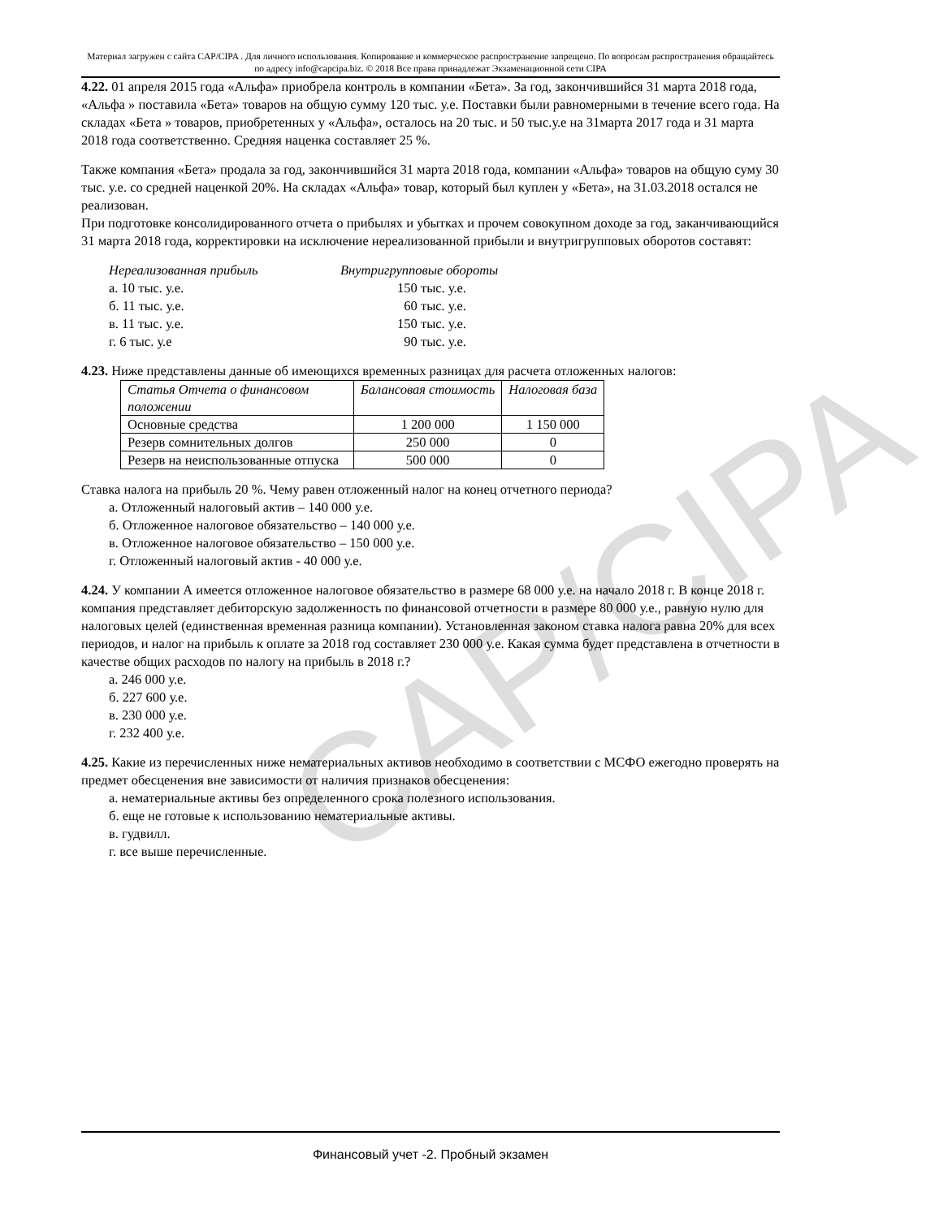CAP/CIPA
Материал загружен с сайта CAP/CIPA . Для личного использования. Копирование и коммерческое распространение запрещено. По вопросам распространения обращайтесь по адресу info@capcipa.biz. © 2018 Все права принадлежат Экзаменационной сети CIPA
4.22. 01 апреля 2015 года «Альфа» приобрела контроль в компании «Бета». За год, закончившийся 31 марта 2018 года, «Альфа » поставила «Бета» товаров на общую сумму 120 тыс. у.е. Поставки были равномерными в течение всего года. На складах «Бета » товаров, приобретенных у «Альфа», осталось на 20 тыс. и 50 тыс.у.е на 31марта 2017 года и 31 марта 2018 года соответственно. Средняя наценка составляет 25 %.
Также компания «Бета» продала за год, закончившийся 31 марта 2018 года, компании «Альфа» товаров на общую суму 30 тыс. у.е. со средней наценкой 20%. На складах «Альфа» товар, который был куплен у «Бета», на 31.03.2018 остался не реализован.
При подготовке консолидированного отчета о прибылях и убытках и прочем совокупном доходе за год, заканчивающийся 31 марта 2018 года, корректировки на исключение нереализованной прибыли и внутригрупповых оборотов составят:
Нереализованная прибыль Внутригрупповые обороты
а. 10 тыс. у.е. 150 тыс. у.е.
б. 11 тыс. у.е. 60 тыс. у.е.
в. 11 тыс. у.е. 150 тыс. у.е.
г. 6 тыс. у.е 90 тыс. у.е.
4.23. Ниже представлены данные об имеющихся временных разницах для расчета отложенных налогов:
| Статья Отчета о финансовом положении | Балансовая стоимость | Налоговая база |
| --- | --- | --- |
| Основные средства | 1 200 000 | 1 150 000 |
| Резерв сомнительных долгов | 250 000 | 0 |
| Резерв на неиспользованные отпуска | 500 000 | 0 |
Ставка налога на прибыль 20 %. Чему равен отложенный налог на конец отчетного периода?
а. Отложенный налоговый актив – 140 000 у.е.
б. Отложенное налоговое обязательство – 140 000 у.е.
в. Отложенное налоговое обязательство – 150 000 у.е.
г. Отложенный налоговый актив - 40 000 у.е.
4.24. У компании А имеется отложенное налоговое обязательство в размере 68 000 у.е. на начало 2018 г. В конце 2018 г. компания представляет дебиторскую задолженность по финансовой отчетности в размере 80 000 у.е., равную нулю для налоговых целей (единственная временная разница компании). Установленная законом ставка налога равна 20% для всех периодов, и налог на прибыль к оплате за 2018 год составляет 230 000 у.е. Какая сумма будет представлена в отчетности в качестве общих расходов по налогу на прибыль в 2018 г.?
а. 246 000 у.е.
б. 227 600 у.е.
в. 230 000 у.е.
г. 232 400 у.е.
4.25. Какие из перечисленных ниже нематериальных активов необходимо в соответствии с МСФО ежегодно проверять на предмет обесценения вне зависимости от наличия признаков обесценения:
а. нематериальные активы без определенного срока полезного использования.
б. еще не готовые к использованию нематериальные активы.
в. гудвилл.
г. все выше перечисленные.
Финансовый учет -2. Пробный экзамен